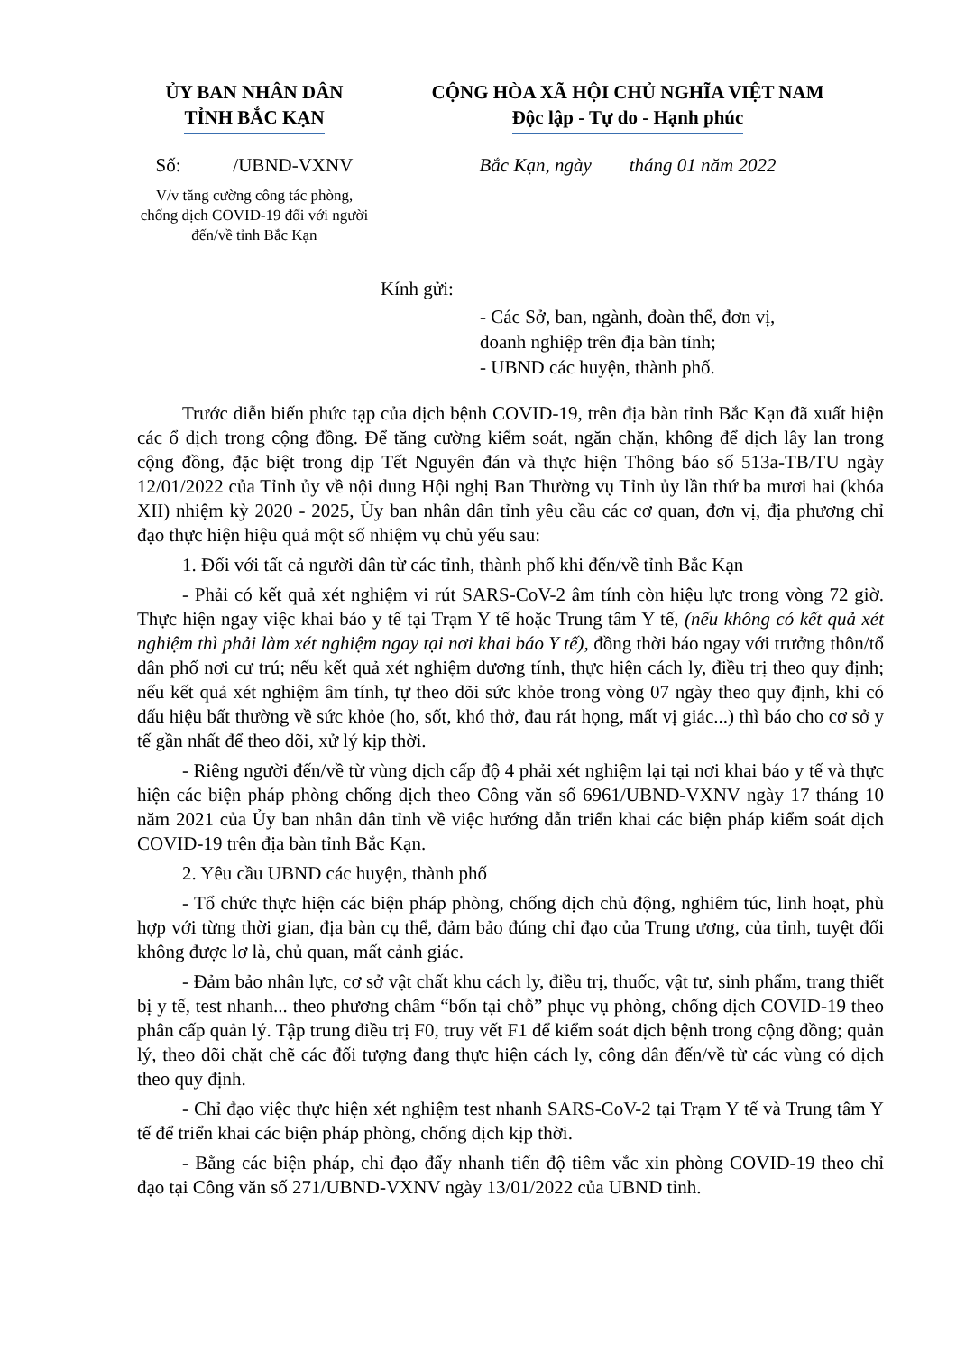ỦY BAN NHÂN DÂN
TỈNH BẮC KẠN
CỘNG HÒA XÃ HỘI CHỦ NGHĨA VIỆT NAM
Độc lập - Tự do - Hạnh phúc
Số: /UBND-VXNV
Bắc Kạn, ngày tháng 01 năm 2022
V/v tăng cường công tác phòng, chống dịch COVID-19 đối với người đến/về tỉnh Bắc Kạn
Kính gửi:
- Các Sở, ban, ngành, đoàn thể, đơn vị,
doanh nghiệp trên địa bàn tỉnh;
- UBND các huyện, thành phố.
Trước diễn biến phức tạp của dịch bệnh COVID-19, trên địa bàn tỉnh Bắc Kạn đã xuất hiện các ổ dịch trong cộng đồng. Để tăng cường kiểm soát, ngăn chặn, không để dịch lây lan trong cộng đồng, đặc biệt trong dịp Tết Nguyên đán và thực hiện Thông báo số 513a-TB/TU ngày 12/01/2022 của Tỉnh ủy về nội dung Hội nghị Ban Thường vụ Tỉnh ủy lần thứ ba mươi hai (khóa XII) nhiệm kỳ 2020 - 2025, Ủy ban nhân dân tỉnh yêu cầu các cơ quan, đơn vị, địa phương chỉ đạo thực hiện hiệu quả một số nhiệm vụ chủ yếu sau:
1. Đối với tất cả người dân từ các tỉnh, thành phố khi đến/về tỉnh Bắc Kạn
- Phải có kết quả xét nghiệm vi rút SARS-CoV-2 âm tính còn hiệu lực trong vòng 72 giờ. Thực hiện ngay việc khai báo y tế tại Trạm Y tế hoặc Trung tâm Y tế, (nếu không có kết quả xét nghiệm thì phải làm xét nghiệm ngay tại nơi khai báo Y tế), đồng thời báo ngay với trưởng thôn/tổ dân phố nơi cư trú; nếu kết quả xét nghiệm dương tính, thực hiện cách ly, điều trị theo quy định; nếu kết quả xét nghiệm âm tính, tự theo dõi sức khỏe trong vòng 07 ngày theo quy định, khi có dấu hiệu bất thường về sức khỏe (ho, sốt, khó thở, đau rát họng, mất vị giác...) thì báo cho cơ sở y tế gần nhất để theo dõi, xử lý kịp thời.
- Riêng người đến/về từ vùng dịch cấp độ 4 phải xét nghiệm lại tại nơi khai báo y tế và thực hiện các biện pháp phòng chống dịch theo Công văn số 6961/UBND-VXNV ngày 17 tháng 10 năm 2021 của Ủy ban nhân dân tỉnh về việc hướng dẫn triển khai các biện pháp kiểm soát dịch COVID-19 trên địa bàn tỉnh Bắc Kạn.
2. Yêu cầu UBND các huyện, thành phố
- Tổ chức thực hiện các biện pháp phòng, chống dịch chủ động, nghiêm túc, linh hoạt, phù hợp với từng thời gian, địa bàn cụ thể, đảm bảo đúng chỉ đạo của Trung ương, của tỉnh, tuyệt đối không được lơ là, chủ quan, mất cảnh giác.
- Đảm bảo nhân lực, cơ sở vật chất khu cách ly, điều trị, thuốc, vật tư, sinh phẩm, trang thiết bị y tế, test nhanh... theo phương châm “bốn tại chỗ” phục vụ phòng, chống dịch COVID-19 theo phân cấp quản lý. Tập trung điều trị F0, truy vết F1 để kiểm soát dịch bệnh trong cộng đồng; quản lý, theo dõi chặt chẽ các đối tượng đang thực hiện cách ly, công dân đến/về từ các vùng có dịch theo quy định.
- Chỉ đạo việc thực hiện xét nghiệm test nhanh SARS-CoV-2 tại Trạm Y tế và Trung tâm Y tế để triển khai các biện pháp phòng, chống dịch kịp thời.
- Bằng các biện pháp, chỉ đạo đẩy nhanh tiến độ tiêm vắc xin phòng COVID-19 theo chỉ đạo tại Công văn số 271/UBND-VXNV ngày 13/01/2022 của UBND tỉnh.